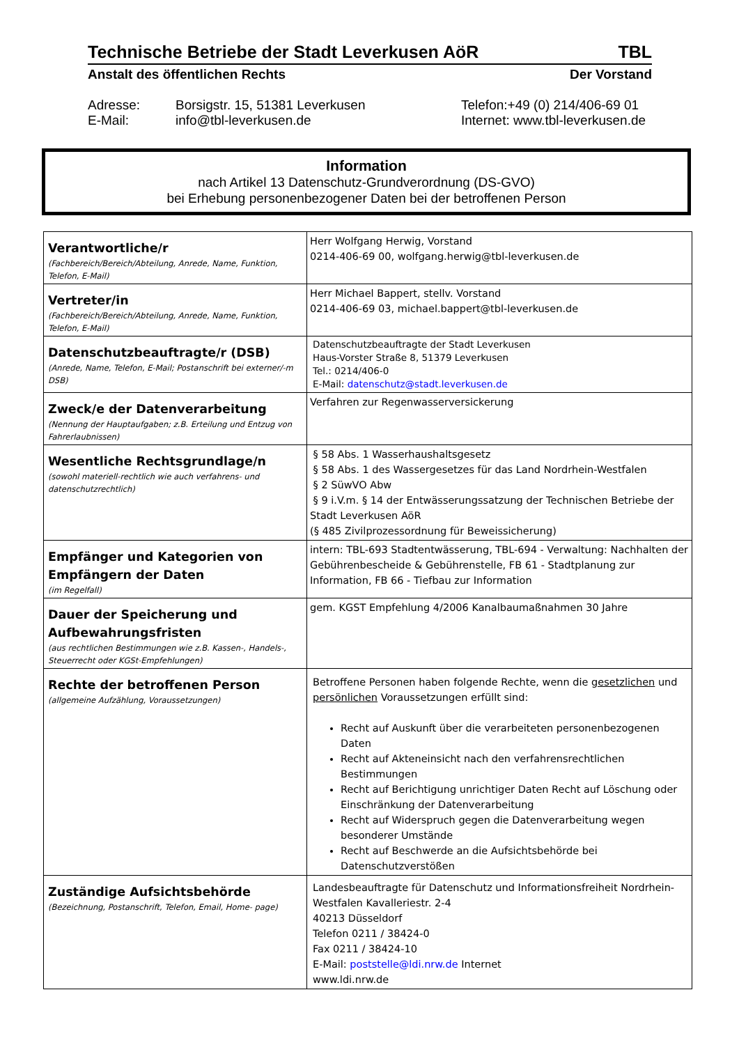Technische Betriebe der Stadt Leverkusen AöR TBL
Anstalt des öffentlichen Rechts Der Vorstand
Adresse: Borsigstr. 15, 51381 Leverkusen Telefon:+49 (0) 214/406-69 01 E-Mail: info@tbl-leverkusen.de Internet: www.tbl-leverkusen.de
Information
nach Artikel 13 Datenschutz-Grundverordnung (DS-GVO)
bei Erhebung personenbezogener Daten bei der betroffenen Person
| Verantwortliche/r (Fachbereich/Bereich/Abteilung, Anrede, Name, Funktion, Telefon, E-Mail) | Herr Wolfgang Herwig, Vorstand 0214-406-69 00, wolfgang.herwig@tbl-leverkusen.de |
| Vertreter/in (Fachbereich/Bereich/Abteilung, Anrede, Name, Funktion, Telefon, E-Mail) | Herr Michael Bappert, stellv. Vorstand 0214-406-69 03, michael.bappert@tbl-leverkusen.de |
| Datenschutzbeauftragte/r (DSB) (Anrede, Name, Telefon, E-Mail; Postanschrift bei externer/-m DSB) | Datenschutzbeauftragte der Stadt Leverkusen Haus-Vorster Straße 8, 51379 Leverkusen Tel.: 0214/406-0 E-Mail: datenschutz@stadt.leverkusen.de |
| Zweck/e der Datenverarbeitung (Nennung der Hauptaufgaben; z.B. Erteilung und Entzug von Fahrerlaubnissen) | Verfahren zur Regenwasserversickerung |
| Wesentliche Rechtsgrundlage/n (sowohl materiell-rechtlich wie auch verfahrens- und datenschutzrechtlich) | § 58 Abs. 1 Wasserhaushaltsgesetz § 58 Abs. 1 des Wassergesetzes für das Land Nordrhein-Westfalen § 2 SüwVO Abw § 9 i.V.m. § 14 der Entwässerungssatzung der Technischen Betriebe der Stadt Leverkusen AöR (§ 485 Zivilprozessordnung für Beweissicherung) |
| Empfänger und Kategorien von Empfängern der Daten (im Regelfall) | intern: TBL-693 Stadtentwässerung, TBL-694 - Verwaltung: Nachhalten der Gebührenbescheide & Gebührenstelle, FB 61 - Stadtplanung zur Information, FB 66 - Tiefbau zur Information |
| Dauer der Speicherung und Aufbewahrungsfristen (aus rechtlichen Bestimmungen wie z.B. Kassen-, Handels-, Steuerrecht oder KGSt-Empfehlungen) | gem. KGST Empfehlung 4/2006 Kanalbaumaßnahmen 30 Jahre |
| Rechte der betroffenen Person (allgemeine Aufzählung, Voraussetzungen) | Betroffene Personen haben folgende Rechte, wenn die gesetzlichen und persönlichen Voraussetzungen erfüllt sind: Recht auf Auskunft über die verarbeiteten personenbezogenen Daten Recht auf Akteneinsicht nach den verfahrensrechtlichen Bestimmungen Recht auf Berichtigung unrichtiger Daten Recht auf Löschung oder Einschränkung der Datenverarbeitung Recht auf Widerspruch gegen die Datenverarbeitung wegen besonderer Umstände Recht auf Beschwerde an die Aufsichtsbehörde bei Datenschutzverstößen |
| Zuständige Aufsichtsbehörde (Bezeichnung, Postanschrift, Telefon, Email, Home- page) | Landesbeauftragte für Datenschutz und Informationsfreiheit Nordrhein-Westfalen Kavalleriestr. 2-4 40213 Düsseldorf Telefon 0211 / 38424-0 Fax 0211 / 38424-10 E-Mail: poststelle@ldi.nrw.de Internet www.ldi.nrw.de |